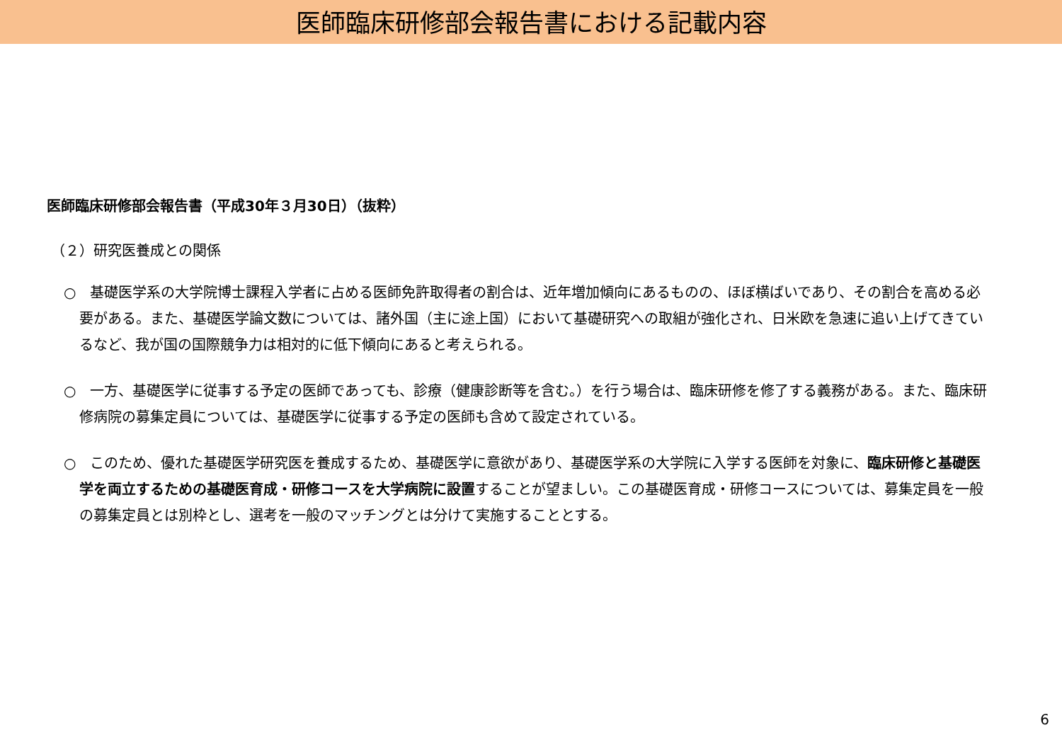医師臨床研修部会報告書における記載内容
医師臨床研修部会報告書（平成30年３月30日）（抜粋）
（２）研究医養成との関係
○　基礎医学系の大学院博士課程入学者に占める医師免許取得者の割合は、近年増加傾向にあるものの、ほぼ横ばいであり、その割合を高める必要がある。また、基礎医学論文数については、諸外国（主に途上国）において基礎研究への取組が強化され、日米欧を急速に追い上げてきているなど、我が国の国際競争力は相対的に低下傾向にあると考えられる。
○　一方、基礎医学に従事する予定の医師であっても、診療（健康診断等を含む。）を行う場合は、臨床研修を修了する義務がある。また、臨床研修病院の募集定員については、基礎医学に従事する予定の医師も含めて設定されている。
○　このため、優れた基礎医学研究医を養成するため、基礎医学に意欲があり、基礎医学系の大学院に入学する医師を対象に、臨床研修と基礎医学を両立するための基礎医育成・研修コースを大学病院に設置することが望ましい。この基礎医育成・研修コースについては、募集定員を一般の募集定員とは別枠とし、選考を一般のマッチングとは分けて実施することとする。
6